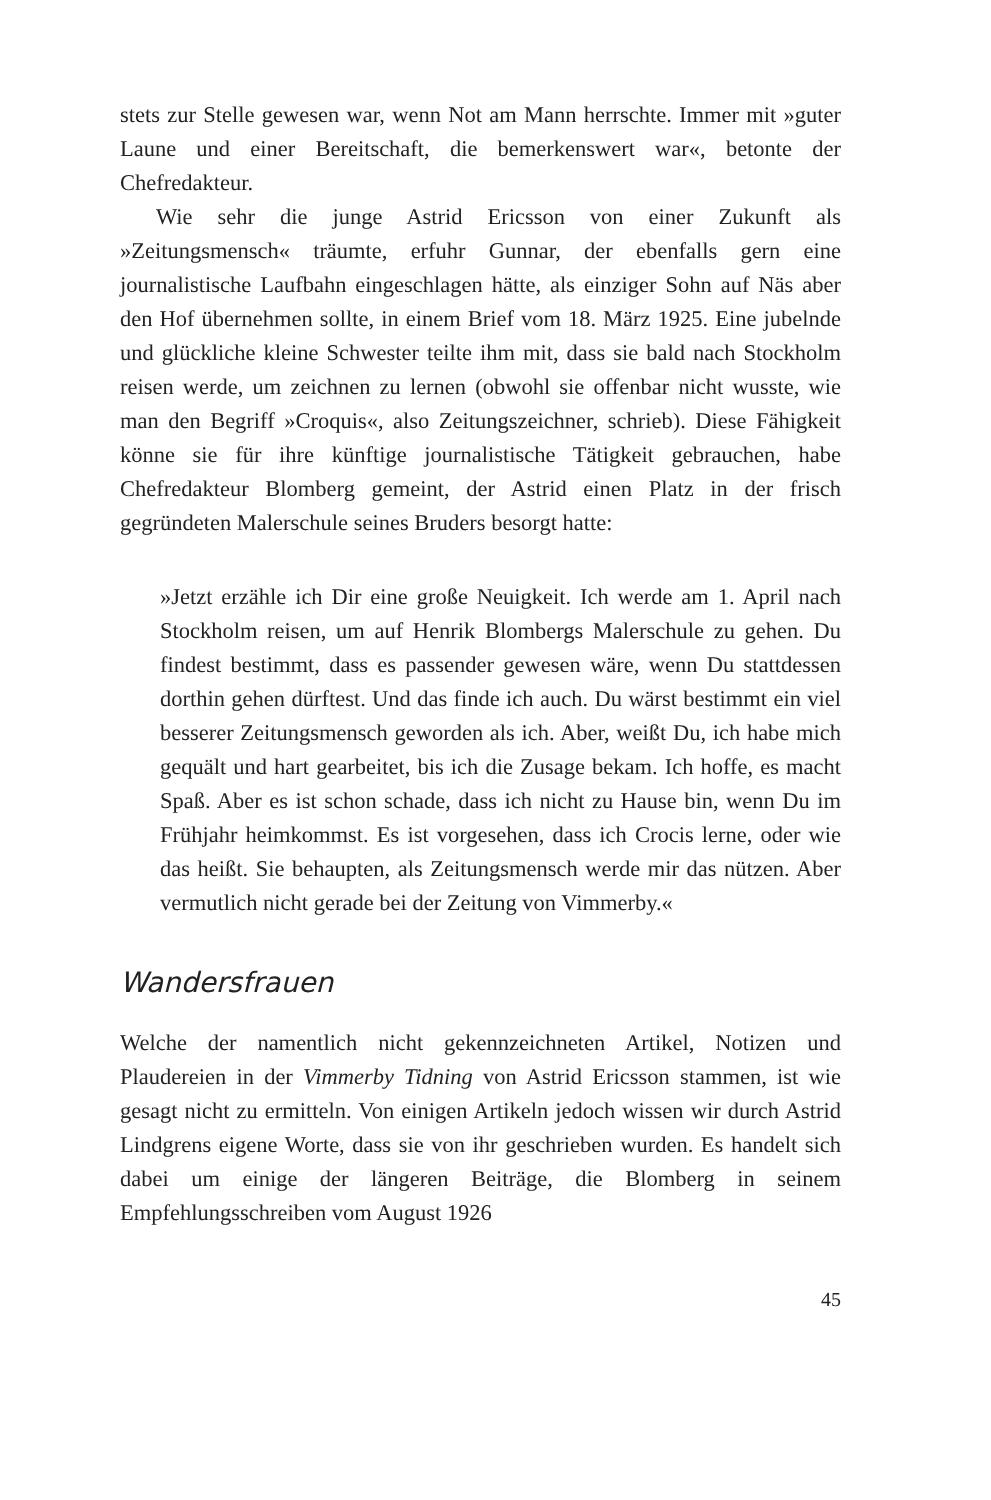stets zur Stelle gewesen war, wenn Not am Mann herrschte. Immer mit »guter Laune und einer Bereitschaft, die bemerkenswert war«, betonte der Chefredakteur.
Wie sehr die junge Astrid Ericsson von einer Zukunft als »Zeitungsmensch« träumte, erfuhr Gunnar, der ebenfalls gern eine journalistische Laufbahn eingeschlagen hätte, als einziger Sohn auf Näs aber den Hof übernehmen sollte, in einem Brief vom 18. März 1925. Eine jubelnde und glückliche kleine Schwester teilte ihm mit, dass sie bald nach Stockholm reisen werde, um zeichnen zu lernen (obwohl sie offenbar nicht wusste, wie man den Begriff »Croquis«, also Zeitungszeichner, schrieb). Diese Fähigkeit könne sie für ihre künftige journalistische Tätigkeit gebrauchen, habe Chefredakteur Blomberg gemeint, der Astrid einen Platz in der frisch gegründeten Malerschule seines Bruders besorgt hatte:
»Jetzt erzähle ich Dir eine große Neuigkeit. Ich werde am 1. April nach Stockholm reisen, um auf Henrik Blombergs Malerschule zu gehen. Du findest bestimmt, dass es passender gewesen wäre, wenn Du stattdessen dorthin gehen dürftest. Und das finde ich auch. Du wärst bestimmt ein viel besserer Zeitungsmensch geworden als ich. Aber, weißt Du, ich habe mich gequält und hart gearbeitet, bis ich die Zusage bekam. Ich hoffe, es macht Spaß. Aber es ist schon schade, dass ich nicht zu Hause bin, wenn Du im Frühjahr heimkommst. Es ist vorgesehen, dass ich Crocis lerne, oder wie das heißt. Sie behaupten, als Zeitungsmensch werde mir das nützen. Aber vermutlich nicht gerade bei der Zeitung von Vimmerby.«
Wandersfrauen
Welche der namentlich nicht gekennzeichneten Artikel, Notizen und Plaudereien in der Vimmerby Tidning von Astrid Ericsson stammen, ist wie gesagt nicht zu ermitteln. Von einigen Artikeln jedoch wissen wir durch Astrid Lindgrens eigene Worte, dass sie von ihr geschrieben wurden. Es handelt sich dabei um einige der längeren Beiträge, die Blomberg in seinem Empfehlungsschreiben vom August 1926
45